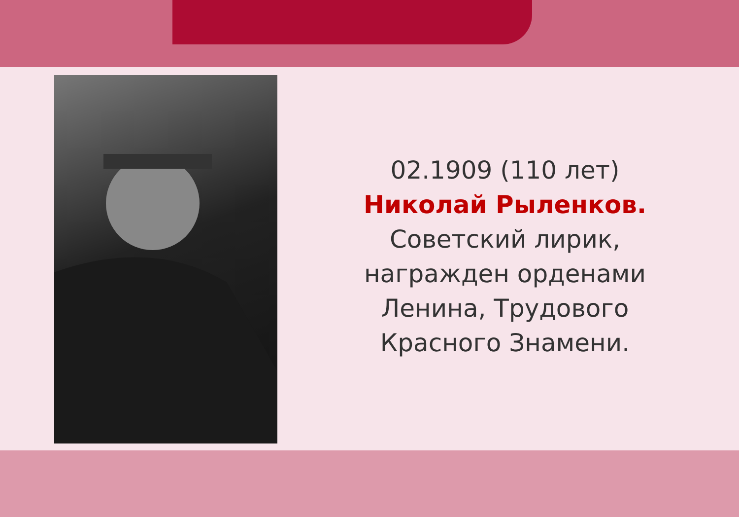02.1909 (110 лет)
Николай Рыленков.
Советский лирик, награжден орденами Ленина, Трудового Красного Знамени.